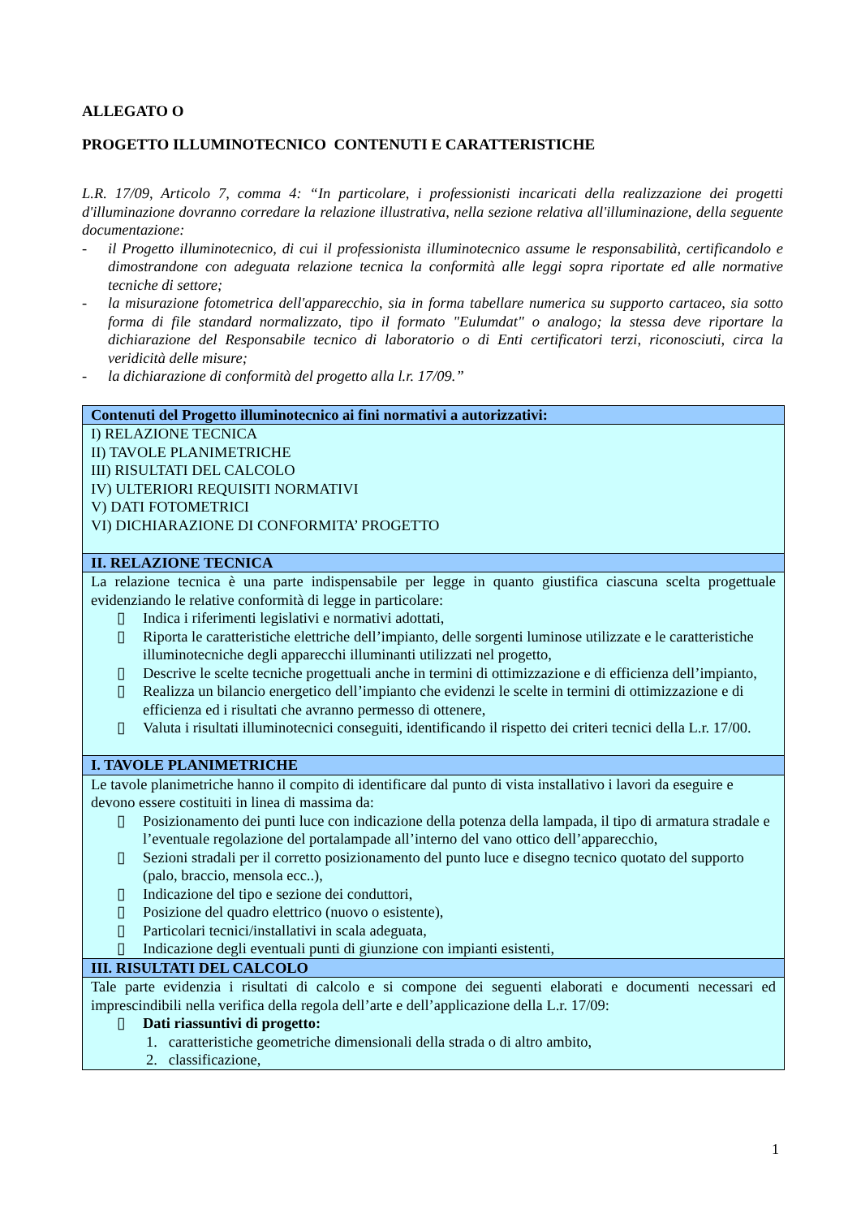ALLEGATO O
PROGETTO ILLUMINOTECNICO CONTENUTI E CARATTERISTICHE
L.R. 17/09, Articolo 7, comma 4: “In particolare, i professionisti incaricati della realizzazione dei progetti d'illuminazione dovranno corredare la relazione illustrativa, nella sezione relativa all'illuminazione, della seguente documentazione:
- il Progetto illuminotecnico, di cui il professionista illuminotecnico assume le responsabilità, certificandolo e dimostrandone con adeguata relazione tecnica la conformità alle leggi sopra riportate ed alle normative tecniche di settore;
- la misurazione fotometrica dell'apparecchio, sia in forma tabellare numerica su supporto cartaceo, sia sotto forma di file standard normalizzato, tipo il formato "Eulumdat" o analogo; la stessa deve riportare la dichiarazione del Responsabile tecnico di laboratorio o di Enti certificatori terzi, riconosciuti, circa la veridicità delle misure;
- la dichiarazione di conformità del progetto alla l.r. 17/09.”
| Contenuti del Progetto illuminotecnico ai fini normativi a autorizzativi: |
| --- |
| I) RELAZIONE TECNICA II) TAVOLE PLANIMETRICHE III) RISULTATI DEL CALCOLO IV) ULTERIORI REQUISITI NORMATIVI V) DATI FOTOMETRICI VI) DICHIARAZIONE DI CONFORMITA’ PROGETTO |
| II. RELAZIONE TECNICA |
| La relazione tecnica è una parte indispensabile per legge in quanto giustifica ciascuna scelta progettuale evidenziando le relative conformità di legge in particolare: ▯ Indica i riferimenti legislativi e normativi adottati, ▯ Riporta le caratteristiche elettriche dell’impianto, delle sorgenti luminose utilizzate e le caratteristiche illuminotecniche degli apparecchi illuminanti utilizzati nel progetto, ▯ Descrive le scelte tecniche progettuali anche in termini di ottimizzazione e di efficienza dell’impianto, ▯ Realizza un bilancio energetico dell’impianto che evidenzi le scelte in termini di ottimizzazione e di efficienza ed i risultati che avranno permesso di ottenere, ▯ Valuta i risultati illuminotecnici conseguiti, identificando il rispetto dei criteri tecnici della L.r. 17/00. |
| I. TAVOLE PLANIMETRICHE |
| Le tavole planimetriche hanno il compito di identificare dal punto di vista installativo i lavori da eseguire e devono essere costituiti in linea di massima da: ▯ Posizionamento dei punti luce con indicazione della potenza della lampada, il tipo di armatura stradale e l’eventuale regolazione del portalampade all’interno del vano ottico dell’apparecchio, ▯ Sezioni stradali per il corretto posizionamento del punto luce e disegno tecnico quotato del supporto (palo, braccio, mensola ecc..), ▯ Indicazione del tipo e sezione dei conduttori, ▯ Posizione del quadro elettrico (nuovo o esistente), ▯ Particolari tecnici/installativi in scala adeguata, ▯ Indicazione degli eventuali punti di giunzione con impianti esistenti, |
| III. RISULTATI DEL CALCOLO |
| Tale parte evidenzia i risultati di calcolo e si compone dei seguenti elaborati e documenti necessari ed imprescindibili nella verifica della regola dell’arte e dell’applicazione della L.r. 17/09: ▯ Dati riassuntivi di progetto: 1. caratteristiche geometriche dimensionali della strada o di altro ambito, 2. classificazione, |
1